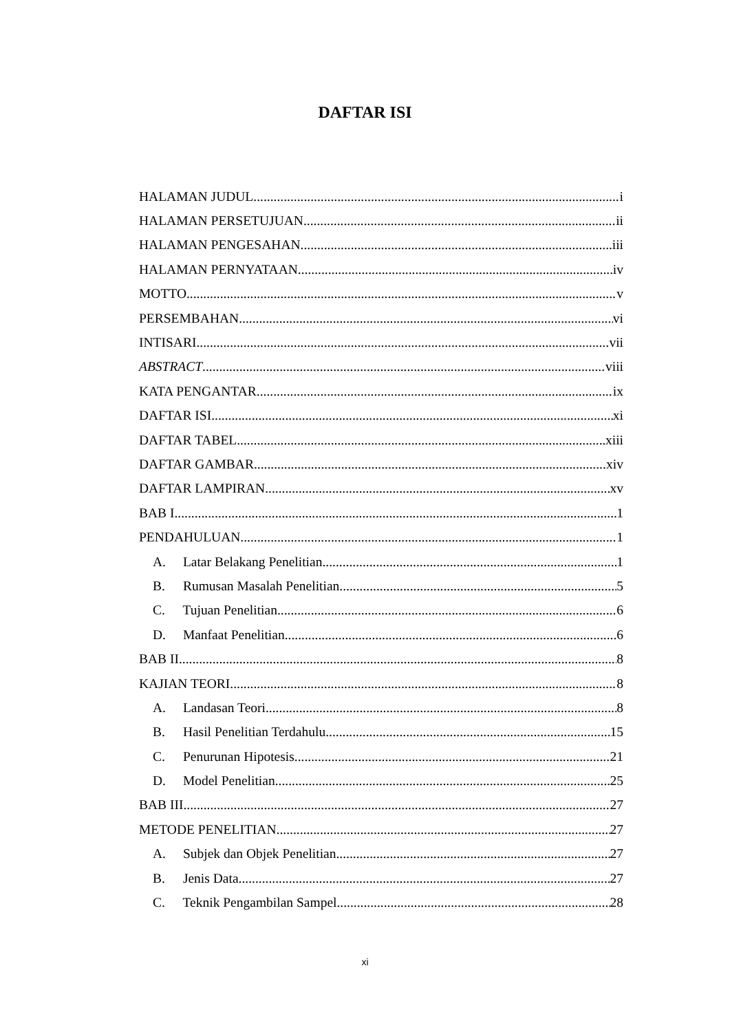DAFTAR ISI
HALAMAN JUDUL i
HALAMAN PERSETUJUAN ii
HALAMAN PENGESAHAN iii
HALAMAN PERNYATAAN iv
MOTTO v
PERSEMBAHAN vi
INTISARI vii
ABSTRACT viii
KATA PENGANTAR ix
DAFTAR ISI xi
DAFTAR TABEL xiii
DAFTAR GAMBAR xiv
DAFTAR LAMPIRAN xv
BAB I 1
PENDAHULUAN 1
A. Latar Belakang Penelitian 1
B. Rumusan Masalah Penelitian 5
C. Tujuan Penelitian 6
D. Manfaat Penelitian 6
BAB II 8
KAJIAN TEORI 8
A. Landasan Teori 8
B. Hasil Penelitian Terdahulu 15
C. Penurunan Hipotesis 21
D. Model Penelitian 25
BAB III 27
METODE PENELITIAN 27
A. Subjek dan Objek Penelitian 27
B. Jenis Data 27
C. Teknik Pengambilan Sampel 28
xi